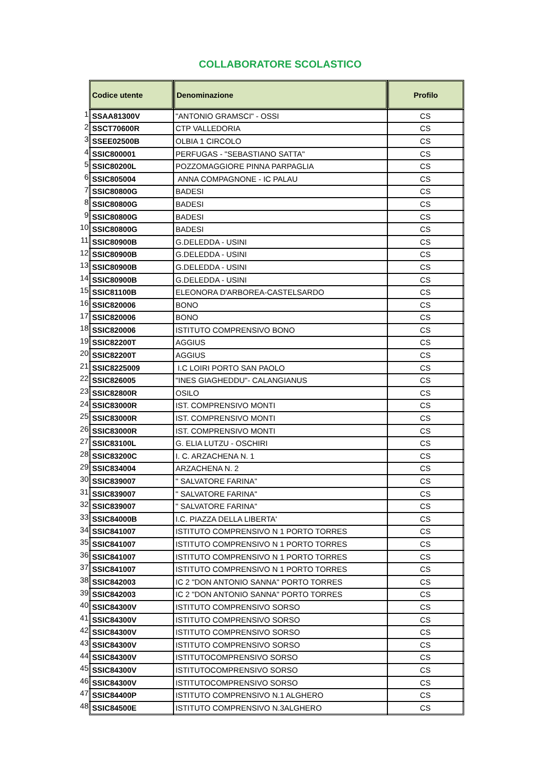COLLABORATORE SCOLASTICO
| | Codice utente | Denominazione | Profilo |
| 1 | SSAA81300V | "ANTONIO GRAMSCI" - OSSI | CS |
| 2 | SSCT70600R | CTP VALLEDORIA | CS |
| 3 | SSEE02500B | OLBIA 1 CIRCOLO | CS |
| 4 | SSIC800001 | PERFUGAS - "SEBASTIANO SATTA" | CS |
| 5 | SSIC80200L | POZZOMAGGIORE PINNA PARPAGLIA | CS |
| 6 | SSIC805004 | ANNA COMPAGNONE - IC PALAU | CS |
| 7 | SSIC80800G | BADESI | CS |
| 8 | SSIC80800G | BADESI | CS |
| 9 | SSIC80800G | BADESI | CS |
| 10 | SSIC80800G | BADESI | CS |
| 11 | SSIC80900B | G.DELEDDA - USINI | CS |
| 12 | SSIC80900B | G.DELEDDA - USINI | CS |
| 13 | SSIC80900B | G.DELEDDA - USINI | CS |
| 14 | SSIC80900B | G.DELEDDA - USINI | CS |
| 15 | SSIC81100B | ELEONORA D'ARBOREA-CASTELSARDO | CS |
| 16 | SSIC820006 | BONO | CS |
| 17 | SSIC820006 | BONO | CS |
| 18 | SSIC820006 | ISTITUTO COMPRENSIVO BONO | CS |
| 19 | SSIC82200T | AGGIUS | CS |
| 20 | SSIC82200T | AGGIUS | CS |
| 21 | SSIC8225009 | I.C LOIRI PORTO SAN PAOLO | CS |
| 22 | SSIC826005 | "INES GIAGHEDDU"- CALANGIANUS | CS |
| 23 | SSIC82800R | OSILO | CS |
| 24 | SSIC83000R | IST. COMPRENSIVO MONTI | CS |
| 25 | SSIC83000R | IST. COMPRENSIVO MONTI | CS |
| 26 | SSIC83000R | IST. COMPRENSIVO MONTI | CS |
| 27 | SSIC83100L | G. ELIA LUTZU - OSCHIRI | CS |
| 28 | SSIC83200C | I. C. ARZACHENA N. 1 | CS |
| 29 | SSIC834004 | ARZACHENA N. 2 | CS |
| 30 | SSIC839007 | " SALVATORE FARINA" | CS |
| 31 | SSIC839007 | " SALVATORE FARINA" | CS |
| 32 | SSIC839007 | " SALVATORE FARINA" | CS |
| 33 | SSIC84000B | I.C. PIAZZA DELLA LIBERTA' | CS |
| 34 | SSIC841007 | ISTITUTO COMPRENSIVO N 1 PORTO TORRES | CS |
| 35 | SSIC841007 | ISTITUTO COMPRENSIVO N 1 PORTO TORRES | CS |
| 36 | SSIC841007 | ISTITUTO COMPRENSIVO N 1 PORTO TORRES | CS |
| 37 | SSIC841007 | ISTITUTO COMPRENSIVO N 1 PORTO TORRES | CS |
| 38 | SSIC842003 | IC 2 "DON ANTONIO SANNA" PORTO TORRES | CS |
| 39 | SSIC842003 | IC 2 "DON ANTONIO SANNA" PORTO TORRES | CS |
| 40 | SSIC84300V | ISTITUTO COMPRENSIVO SORSO | CS |
| 41 | SSIC84300V | ISTITUTO COMPRENSIVO SORSO | CS |
| 42 | SSIC84300V | ISTITUTO COMPRENSIVO SORSO | CS |
| 43 | SSIC84300V | ISTITUTO COMPRENSIVO SORSO | CS |
| 44 | SSIC84300V | ISTITUTOCOMPRENSIVO SORSO | CS |
| 45 | SSIC84300V | ISTITUTOCOMPRENSIVO SORSO | CS |
| 46 | SSIC84300V | ISTITUTOCOMPRENSIVO SORSO | CS |
| 47 | SSIC84400P | ISTITUTO COMPRENSIVO N.1 ALGHERO | CS |
| 48 | SSIC84500E | ISTITUTO COMPRENSIVO N.3ALGHERO | CS |